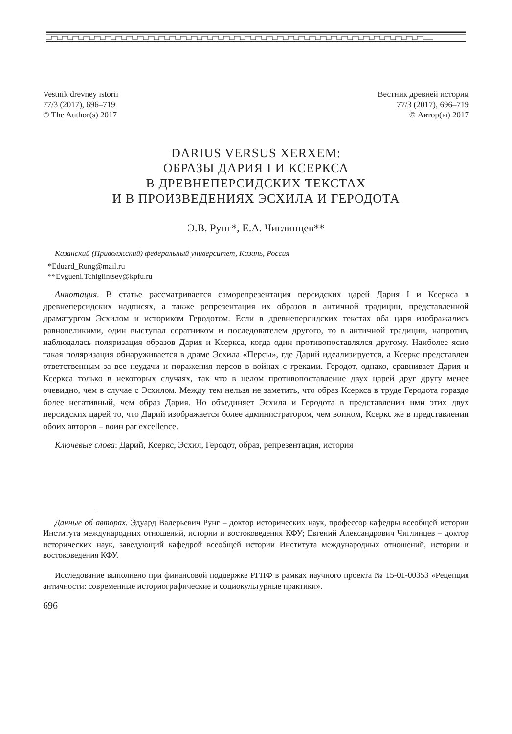Vestnik drevney istorii
77/3 (2017), 696–719
© The Author(s) 2017
Вестник древней истории
77/3 (2017), 696–719
© Автор(ы) 2017
DARIUS VERSUS XERXEM:
ОБРАЗЫ ДАРИЯ I И КСЕРКСА
В ДРЕВНЕПЕРСИДСКИХ ТЕКСТАХ
И В ПРОИЗВЕДЕНИЯХ ЭСХИЛА И ГЕРОДОТА
Э.В. Рунг*, Е.А. Чиглинцев**
Казанский (Приволжский) федеральный университет, Казань, Россия
*Eduard_Rung@mail.ru
**Evgueni.Tchiglintsev@kpfu.ru
Аннотация. В статье рассматривается саморепрезентация персидских царей Дария I и Ксеркса в древнеперсидских надписях, а также репрезентация их образов в античной традиции, представленной драматургом Эсхилом и историком Геродотом. Если в древнеперсидских текстах оба царя изображались равновеликими, один выступал соратником и последователем другого, то в античной традиции, напротив, наблюдалась поляризация образов Дария и Ксеркса, когда один противопоставлялся другому. Наиболее ясно такая поляризация обнаруживается в драме Эсхила «Персы», где Дарий идеализируется, а Ксеркс представлен ответственным за все неудачи и поражения персов в войнах с греками. Геродот, однако, сравнивает Дария и Ксеркса только в некоторых случаях, так что в целом противопоставление двух царей друг другу менее очевидно, чем в случае с Эсхилом. Между тем нельзя не заметить, что образ Ксеркса в труде Геродота гораздо более негативный, чем образ Дария. Но объединяет Эсхила и Геродота в представлении ими этих двух персидских царей то, что Дарий изображается более администратором, чем воином, Ксеркс же в представлении обоих авторов – воин par excellence.
Ключевые слова: Дарий, Ксеркс, Эсхил, Геродот, образ, репрезентация, история
Данные об авторах. Эдуард Валерьевич Рунг – доктор исторических наук, профессор кафедры всеобщей истории Института международных отношений, истории и востоковедения КФУ; Евгений Александрович Чиглинцев – доктор исторических наук, заведующий кафедрой всеобщей истории Института международных отношений, истории и востоковедения КФУ.
Исследование выполнено при финансовой поддержке РГНФ в рамках научного проекта № 15-01-00353 «Рецепция античности: современные историографические и социокультурные практики».
696